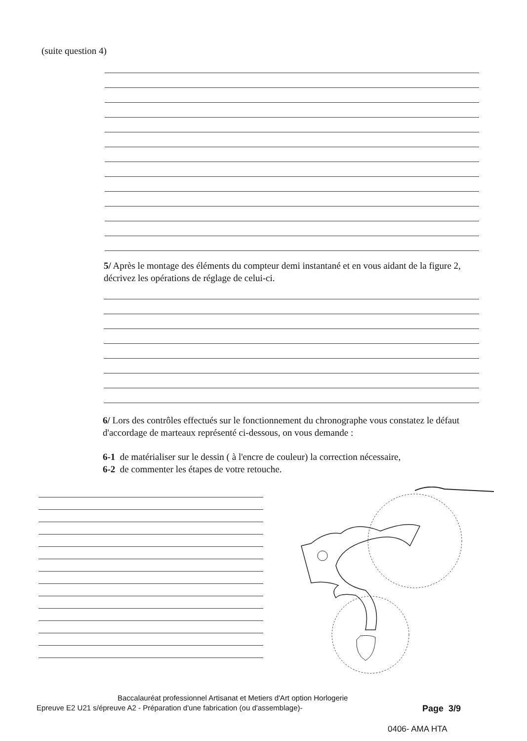(suite question 4)
5/ Après le montage des éléments du compteur demi instantané et en vous aidant de la figure 2, décrivez les opérations de réglage de celui-ci.
6/ Lors des contrôles effectués sur le fonctionnement du chronographe vous constatez le défaut d'accordage de marteaux représenté ci-dessous, on vous demande :
6-1 de matérialiser sur le dessin ( à l'encre de couleur) la correction nécessaire,
6-2 de commenter les étapes de votre retouche.
Baccalauréat professionnel Artisanat et Metiers d'Art option Horlogerie
Epreuve E2 U21 s/épreuve A2 - Préparation d'une fabrication (ou d'assemblage)-
Page 3/9
0406- AMA HTA